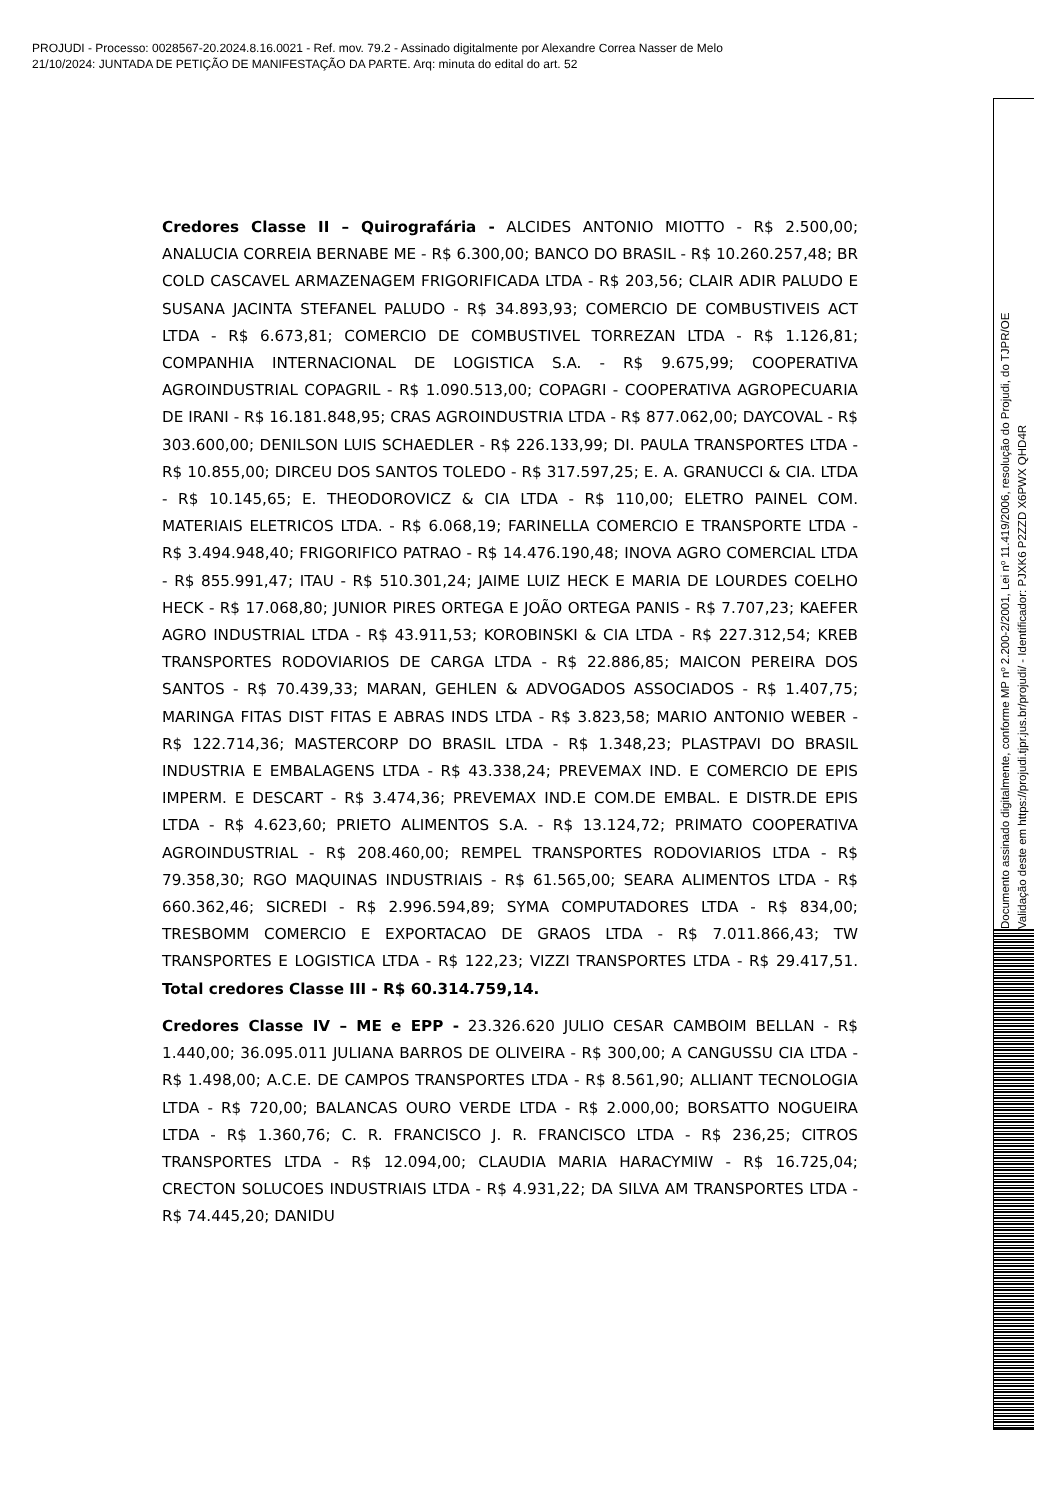PROJUDI - Processo: 0028567-20.2024.8.16.0021 - Ref. mov. 79.2 - Assinado digitalmente por Alexandre Correa Nasser de Melo
21/10/2024: JUNTADA DE PETIÇÃO DE MANIFESTAÇÃO DA PARTE. Arq: minuta do edital do art. 52
Credores Classe II – Quirografária - ALCIDES ANTONIO MIOTTO - R$ 2.500,00; ANALUCIA CORREIA BERNABE ME - R$ 6.300,00; BANCO DO BRASIL - R$ 10.260.257,48; BR COLD CASCAVEL ARMAZENAGEM FRIGORIFICADA LTDA - R$ 203,56; CLAIR ADIR PALUDO E SUSANA JACINTA STEFANEL PALUDO - R$ 34.893,93; COMERCIO DE COMBUSTIVEIS ACT LTDA - R$ 6.673,81; COMERCIO DE COMBUSTIVEL TORREZAN LTDA - R$ 1.126,81; COMPANHIA INTERNACIONAL DE LOGISTICA S.A. - R$ 9.675,99; COOPERATIVA AGROINDUSTRIAL COPAGRIL - R$ 1.090.513,00; COPAGRI - COOPERATIVA AGROPECUARIA DE IRANI - R$ 16.181.848,95; CRAS AGROINDUSTRIA LTDA - R$ 877.062,00; DAYCOVAL - R$ 303.600,00; DENILSON LUIS SCHAEDLER - R$ 226.133,99; DI. PAULA TRANSPORTES LTDA - R$ 10.855,00; DIRCEU DOS SANTOS TOLEDO - R$ 317.597,25; E. A. GRANUCCI & CIA. LTDA - R$ 10.145,65; E. THEODOROVICZ & CIA LTDA - R$ 110,00; ELETRO PAINEL COM. MATERIAIS ELETRICOS LTDA. - R$ 6.068,19; FARINELLA COMERCIO E TRANSPORTE LTDA - R$ 3.494.948,40; FRIGORIFICO PATRAO - R$ 14.476.190,48; INOVA AGRO COMERCIAL LTDA - R$ 855.991,47; ITAU - R$ 510.301,24; JAIME LUIZ HECK E MARIA DE LOURDES COELHO HECK - R$ 17.068,80; JUNIOR PIRES ORTEGA E JOÃO ORTEGA PANIS - R$ 7.707,23; KAEFER AGRO INDUSTRIAL LTDA - R$ 43.911,53; KOROBINSKI & CIA LTDA - R$ 227.312,54; KREB TRANSPORTES RODOVIARIOS DE CARGA LTDA - R$ 22.886,85; MAICON PEREIRA DOS SANTOS - R$ 70.439,33; MARAN, GEHLEN & ADVOGADOS ASSOCIADOS - R$ 1.407,75; MARINGA FITAS DIST FITAS E ABRAS INDS LTDA - R$ 3.823,58; MARIO ANTONIO WEBER - R$ 122.714,36; MASTERCORP DO BRASIL LTDA - R$ 1.348,23; PLASTPAVI DO BRASIL INDUSTRIA E EMBALAGENS LTDA - R$ 43.338,24; PREVEMAX IND. E COMERCIO DE EPIS IMPERM. E DESCART - R$ 3.474,36; PREVEMAX IND.E COM.DE EMBAL. E DISTR.DE EPIS LTDA - R$ 4.623,60; PRIETO ALIMENTOS S.A. - R$ 13.124,72; PRIMATO COOPERATIVA AGROINDUSTRIAL - R$ 208.460,00; REMPEL TRANSPORTES RODOVIARIOS LTDA - R$ 79.358,30; RGO MAQUINAS INDUSTRIAIS - R$ 61.565,00; SEARA ALIMENTOS LTDA - R$ 660.362,46; SICREDI - R$ 2.996.594,89; SYMA COMPUTADORES LTDA - R$ 834,00; TRESBOMM COMERCIO E EXPORTACAO DE GRAOS LTDA - R$ 7.011.866,43; TW TRANSPORTES E LOGISTICA LTDA - R$ 122,23; VIZZI TRANSPORTES LTDA - R$ 29.417,51. Total credores Classe III - R$ 60.314.759,14.
Credores Classe IV – ME e EPP - 23.326.620 JULIO CESAR CAMBOIM BELLAN - R$ 1.440,00; 36.095.011 JULIANA BARROS DE OLIVEIRA - R$ 300,00; A CANGUSSU CIA LTDA - R$ 1.498,00; A.C.E. DE CAMPOS TRANSPORTES LTDA - R$ 8.561,90; ALLIANT TECNOLOGIA LTDA - R$ 720,00; BALANCAS OURO VERDE LTDA - R$ 2.000,00; BORSATTO NOGUEIRA LTDA - R$ 1.360,76; C. R. FRANCISCO J. R. FRANCISCO LTDA - R$ 236,25; CITROS TRANSPORTES LTDA - R$ 12.094,00; CLAUDIA MARIA HARACYMIW - R$ 16.725,04; CRECTON SOLUCOES INDUSTRIAIS LTDA - R$ 4.931,22; DA SILVA AM TRANSPORTES LTDA - R$ 74.445,20; DANIDU
Documento assinado digitalmente, conforme MP nº 2.200-2/2001, Lei nº 11.419/2006, resolução do Projudi, do TJPR/OE
Validação deste em https://projudi.tjpr.jus.br/projudi/ - Identificador: PJXK6 P2ZZD X6PWX QHD4R